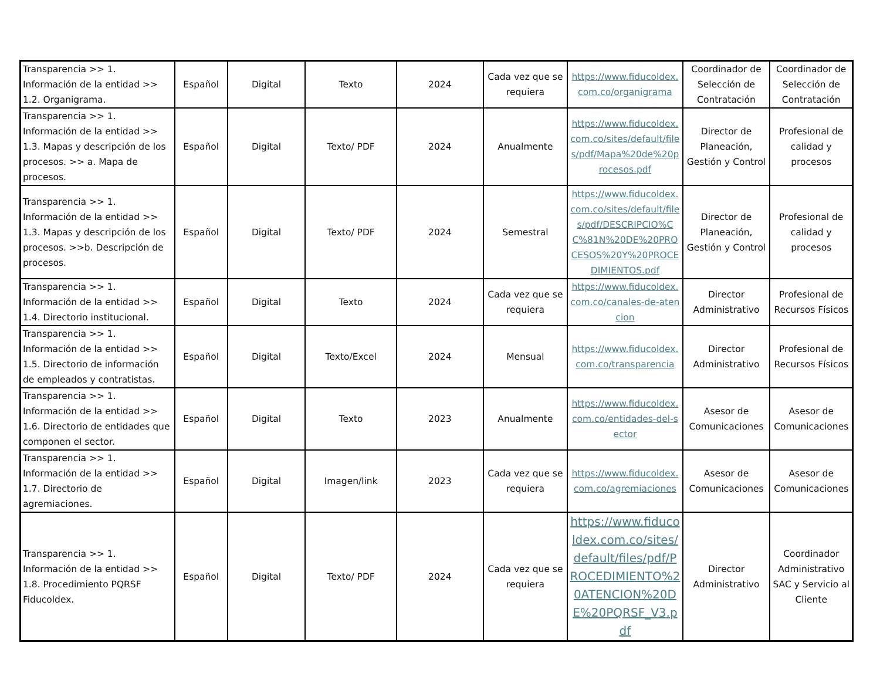| Transparencia >> 1. Información de la entidad >> 1.2. Organigrama. | Español | Digital | Texto | 2024 | Cada vez que se requiera | https://www.fiducoldex.com.co/organigrama | Coordinador de Selección de Contratación | Coordinador de Selección de Contratación |
| Transparencia >> 1. Información de la entidad >> 1.3. Mapas y descripción de los procesos. >> a. Mapa de procesos. | Español | Digital | Texto/ PDF | 2024 | Anualmente | https://www.fiducoldex.com.co/sites/default/files/pdf/Mapa%20de%20procesos.pdf | Director de Planeación, Gestión y Control | Profesional de calidad y procesos |
| Transparencia >> 1. Información de la entidad >> 1.3. Mapas y descripción de los procesos. >>b. Descripción de procesos. | Español | Digital | Texto/ PDF | 2024 | Semestral | https://www.fiducoldex.com.co/sites/default/files/pdf/DESCRIPCIO%CC%81N%20DE%20PROCESOS%20Y%20PROCEDIMIENTOS.pdf | Director de Planeación, Gestión y Control | Profesional de calidad y procesos |
| Transparencia >> 1. Información de la entidad >> 1.4. Directorio institucional. | Español | Digital | Texto | 2024 | Cada vez que se requiera | https://www.fiducoldex.com.co/canales-de-atencion | Director Administrativo | Profesional de Recursos Físicos |
| Transparencia >> 1. Información de la entidad >> 1.5. Directorio de información de empleados y contratistas. | Español | Digital | Texto/Excel | 2024 | Mensual | https://www.fiducoldex.com.co/transparencia | Director Administrativo | Profesional de Recursos Físicos |
| Transparencia >> 1. Información de la entidad >> 1.6. Directorio de entidades que componen el sector. | Español | Digital | Texto | 2023 | Anualmente | https://www.fiducoldex.com.co/entidades-del-sector | Asesor de Comunicaciones | Asesor de Comunicaciones |
| Transparencia >> 1. Información de la entidad >> 1.7. Directorio de agremiaciones. | Español | Digital | Imagen/link | 2023 | Cada vez que se requiera | https://www.fiducoldex.com.co/agremiaciones | Asesor de Comunicaciones | Asesor de Comunicaciones |
| Transparencia >> 1. Información de la entidad >> 1.8. Procedimiento PQRSF Fiducoldex. | Español | Digital | Texto/ PDF | 2024 | Cada vez que se requiera | https://www.fiducoldex.com.co/sites/default/files/pdf/PROCEDIMIENTO%20ATENCION%20DE%20PQRSF_V3.pdf | Director Administrativo | Coordinador Administrativo SAC y Servicio al Cliente |